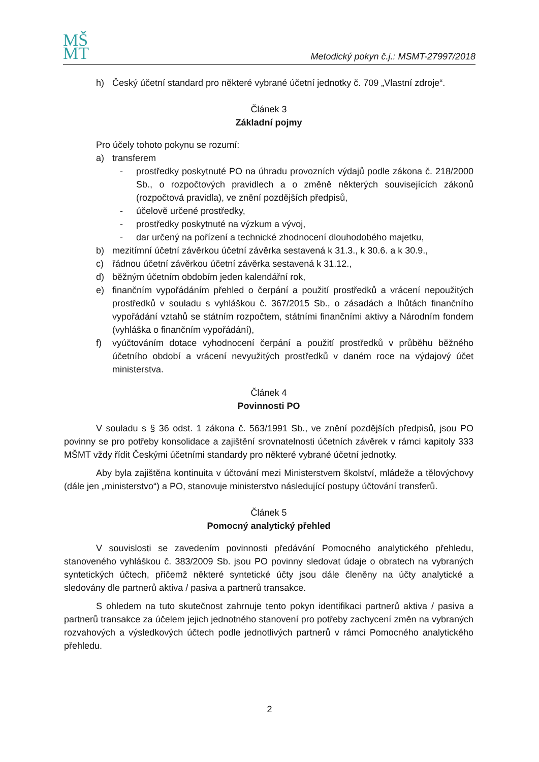MŠ
MT
Metodický pokyn č.j.: MSMT-27997/2018
h) Český účetní standard pro některé vybrané účetní jednotky č. 709 „Vlastní zdroje“.
Článek 3
Základní pojmy
Pro účely tohoto pokynu se rozumí:
a) transferem
- prostředky poskytnuté PO na úhradu provozních výdajů podle zákona č. 218/2000 Sb., o rozpočtových pravidlech a o změně některých souvisejících zákonů (rozpočtová pravidla), ve znění pozdějších předpisů,
- účelově určené prostředky,
- prostředky poskytnuté na výzkum a vývoj,
- dar určený na pořízení a technické zhodnocení dlouhodobého majetku,
b) mezitímní účetní závěrkou účetní závěrka sestavená k 31.3., k 30.6. a k 30.9.,
c) řádnou účetní závěrkou účetní závěrka sestavená k 31.12.,
d) běžným účetním obdobím jeden kalendářní rok,
e) finančním vypořádáním přehled o čerpání a použití prostředků a vrácení nepoužitých prostředků v souladu s vyhláškou č. 367/2015 Sb., o zásadách a lhůtách finančního vypořádání vztahů se státním rozpočtem, státními finančními aktivy a Národním fondem (vyhláška o finančním vypořádání),
f) vyúčtováním dotace vyhodnocení čerpání a použití prostředků v průběhu běžného účetního období a vrácení nevyužitých prostředků v daném roce na výdajový účet ministerstva.
Článek 4
Povinnosti PO
V souladu s § 36 odst. 1 zákona č. 563/1991 Sb., ve znění pozdějších předpisů, jsou PO povinny se pro potřeby konsolidace a zajištění srovnatelnosti účetních závěrek v rámci kapitoly 333 MŠMT vždy řídit Českými účetními standardy pro některé vybrané účetní jednotky.
Aby byla zajištěna kontinuita v účtování mezi Ministerstvem školství, mládeže a tělovýchovy (dále jen „ministerstvo“) a PO, stanovuje ministerstvo následující postupy účtování transferů.
Článek 5
Pomocný analytický přehled
V souvislosti se zavedením povinnosti předávání Pomocného analytického přehledu, stanoveného vyhláškou č. 383/2009 Sb. jsou PO povinny sledovat údaje o obratech na vybraných syntetických účtech, přičemž některé syntetické účty jsou dále členěny na účty analytické a sledovány dle partnerů aktiva / pasiva a partnerů transakce.
S ohledem na tuto skutečnost zahrnuje tento pokyn identifikaci partnerů aktiva / pasiva a partnerů transakce za účelem jejich jednotného stanovení pro potřeby zachycení změn na vybraných rozvahových a výsledkových účtech podle jednotlivých partnerů v rámci Pomocného analytického přehledu.
2